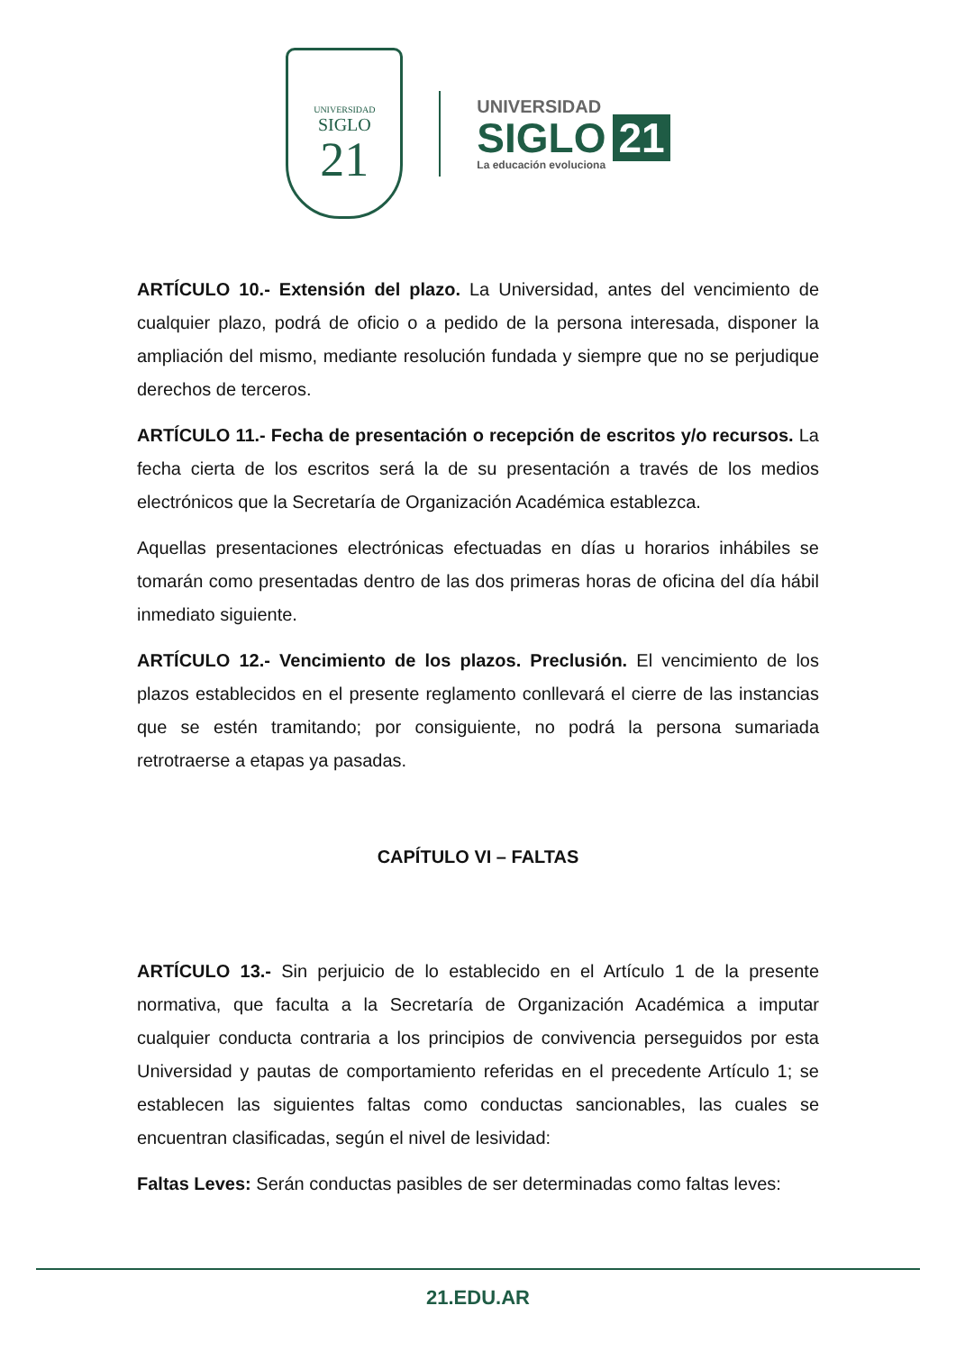UNIVERSIDAD
SIGLO
21
UNIVERSIDAD
SIGLO 21
La educación evoluciona
ARTÍCULO 10.- Extensión del plazo. La Universidad, antes del vencimiento de cualquier plazo, podrá de oficio o a pedido de la persona interesada, disponer la ampliación del mismo, mediante resolución fundada y siempre que no se perjudique derechos de terceros.
ARTÍCULO 11.- Fecha de presentación o recepción de escritos y/o recursos. La fecha cierta de los escritos será la de su presentación a través de los medios electrónicos que la Secretaría de Organización Académica establezca.
Aquellas presentaciones electrónicas efectuadas en días u horarios inhábiles se tomarán como presentadas dentro de las dos primeras horas de oficina del día hábil inmediato siguiente.
ARTÍCULO 12.- Vencimiento de los plazos. Preclusión. El vencimiento de los plazos establecidos en el presente reglamento conllevará el cierre de las instancias que se estén tramitando; por consiguiente, no podrá la persona sumariada retrotraerse a etapas ya pasadas.
CAPÍTULO VI – FALTAS
ARTÍCULO 13.- Sin perjuicio de lo establecido en el Artículo 1 de la presente normativa, que faculta a la Secretaría de Organización Académica a imputar cualquier conducta contraria a los principios de convivencia perseguidos por esta Universidad y pautas de comportamiento referidas en el precedente Artículo 1; se establecen las siguientes faltas como conductas sancionables, las cuales se encuentran clasificadas, según el nivel de lesividad:
Faltas Leves: Serán conductas pasibles de ser determinadas como faltas leves:
21.EDU.AR